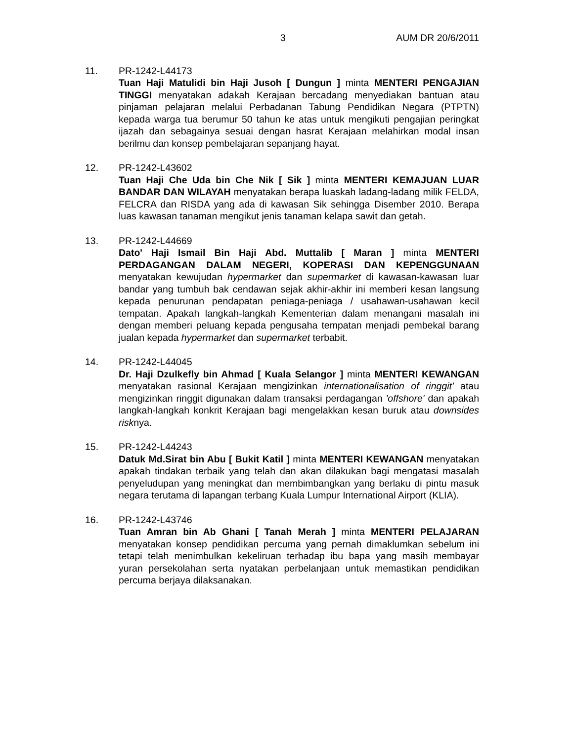3 AUM DR 20/6/2011
11. PR-1242-L44173
Tuan Haji Matulidi bin Haji Jusoh [ Dungun ] minta MENTERI PENGAJIAN TINGGI menyatakan adakah Kerajaan bercadang menyediakan bantuan atau pinjaman pelajaran melalui Perbadanan Tabung Pendidikan Negara (PTPTN) kepada warga tua berumur 50 tahun ke atas untuk mengikuti pengajian peringkat ijazah dan sebagainya sesuai dengan hasrat Kerajaan melahirkan modal insan berilmu dan konsep pembelajaran sepanjang hayat.
12. PR-1242-L43602
Tuan Haji Che Uda bin Che Nik [ Sik ] minta MENTERI KEMAJUAN LUAR BANDAR DAN WILAYAH menyatakan berapa luaskah ladang-ladang milik FELDA, FELCRA dan RISDA yang ada di kawasan Sik sehingga Disember 2010. Berapa luas kawasan tanaman mengikut jenis tanaman kelapa sawit dan getah.
13. PR-1242-L44669
Dato' Haji Ismail Bin Haji Abd. Muttalib [ Maran ] minta MENTERI PERDAGANGAN DALAM NEGERI, KOPERASI DAN KEPENGGUNAAN menyatakan kewujudan hypermarket dan supermarket di kawasan-kawasan luar bandar yang tumbuh bak cendawan sejak akhir-akhir ini memberi kesan langsung kepada penurunan pendapatan peniaga-peniaga / usahawan-usahawan kecil tempatan. Apakah langkah-langkah Kementerian dalam menangani masalah ini dengan memberi peluang kepada pengusaha tempatan menjadi pembekal barang jualan kepada hypermarket dan supermarket terbabit.
14. PR-1242-L44045
Dr. Haji Dzulkefly bin Ahmad [ Kuala Selangor ] minta MENTERI KEWANGAN menyatakan rasional Kerajaan mengizinkan internationalisation of ringgit' atau mengizinkan ringgit digunakan dalam transaksi perdagangan 'offshore' dan apakah langkah-langkah konkrit Kerajaan bagi mengelakkan kesan buruk atau downsides risknya.
15. PR-1242-L44243
Datuk Md.Sirat bin Abu [ Bukit Katil ] minta MENTERI KEWANGAN menyatakan apakah tindakan terbaik yang telah dan akan dilakukan bagi mengatasi masalah penyeludupan yang meningkat dan membimbangkan yang berlaku di pintu masuk negara terutama di lapangan terbang Kuala Lumpur International Airport (KLIA).
16. PR-1242-L43746
Tuan Amran bin Ab Ghani [ Tanah Merah ] minta MENTERI PELAJARAN menyatakan konsep pendidikan percuma yang pernah dimaklumkan sebelum ini tetapi telah menimbulkan kekeliruan terhadap ibu bapa yang masih membayar yuran persekolahan serta nyatakan perbelanjaan untuk memastikan pendidikan percuma berjaya dilaksanakan.